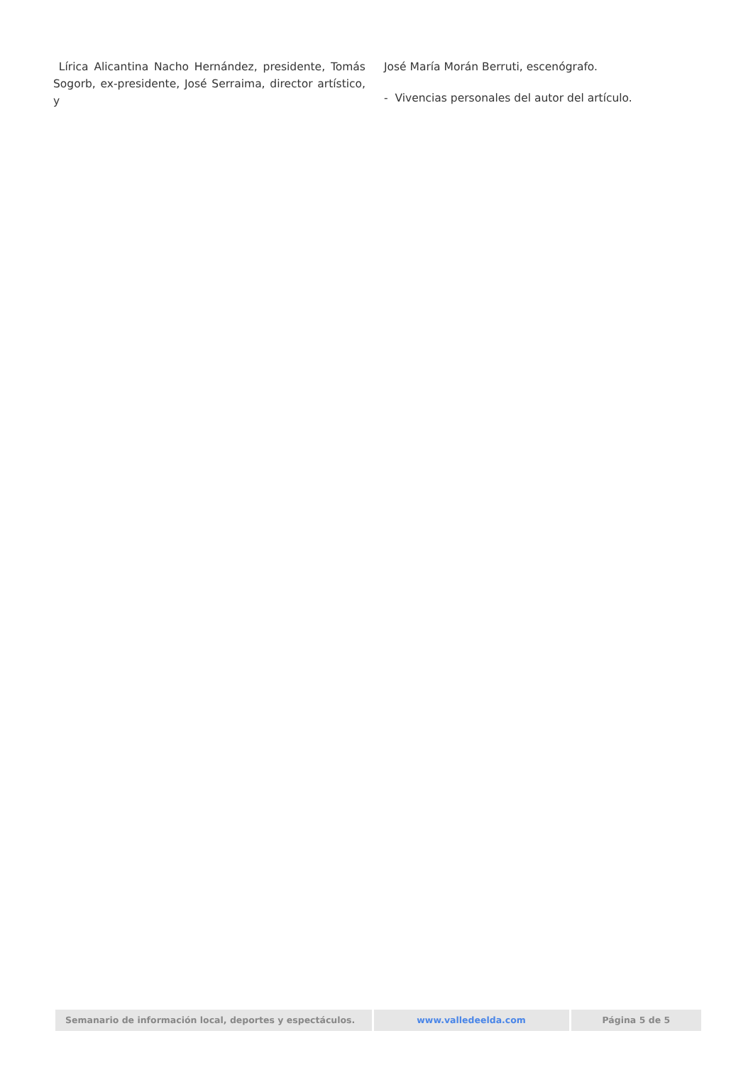Lírica Alicantina Nacho Hernández, presidente, Tomás Sogorb, ex-presidente, José Serraima, director artístico, y
José María Morán Berruti, escenógrafo.
- Vivencias personales del autor del artículo.
Semanario de información local, deportes y espectáculos. www.valledeelda.com Página 5 de 5